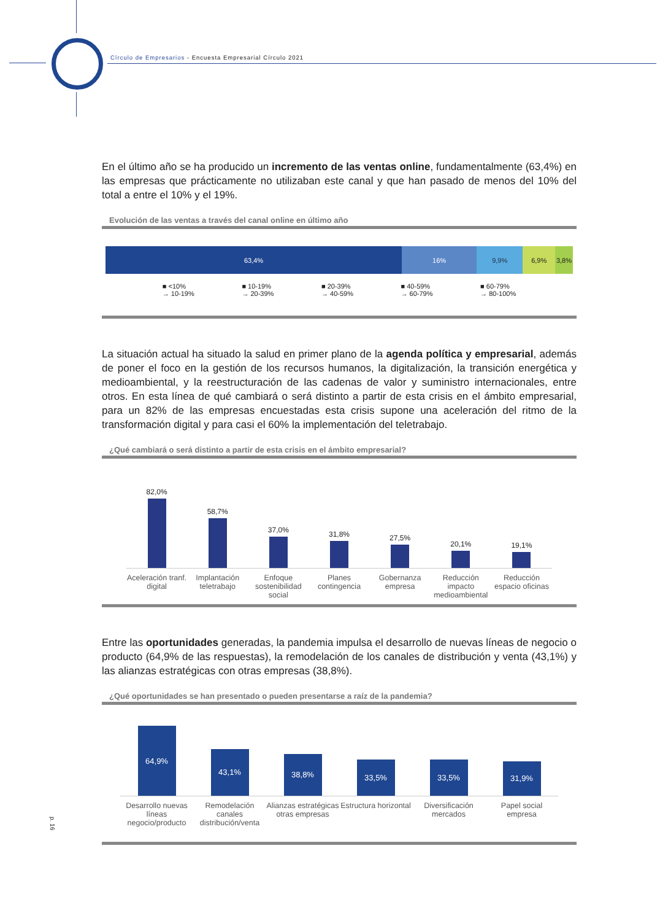Círculo de Empresarios - Encuesta Empresarial Círculo 2021
En el último año se ha producido un incremento de las ventas online, fundamentalmente (63,4%) en las empresas que prácticamente no utilizaban este canal y que han pasado de menos del 10% del total a entre el 10% y el 19%.
Evolución de las ventas a través del canal online en último año
63,4% 16% 9,9% 6,9% 3,8%
■ <10%
→ 10-19%
■ 10-19%
→ 20-39%
■ 20-39%
→ 40-59%
■ 40-59%
→ 60-79%
■ 60-79%
→ 80-100%
La situación actual ha situado la salud en primer plano de la agenda política y empresarial, además de poner el foco en la gestión de los recursos humanos, la digitalización, la transición energética y medioambiental, y la reestructuración de las cadenas de valor y suministro internacionales, entre otros. En esta línea de qué cambiará o será distinto a partir de esta crisis en el ámbito empresarial, para un 82% de las empresas encuestadas esta crisis supone una aceleración del ritmo de la transformación digital y para casi el 60% la implementación del teletrabajo.
¿Qué cambiará o será distinto a partir de esta crisis en el ámbito empresarial?
82,0%
58,7%
37,0%
31,8%
27,5%
20,1%
19,1%
Aceleración tranf. digital Implantación teletrabajo Enfoque sostenibilidad social Planes contingencia Gobernanza empresa Reducción impacto medioambiental
Reducción espacio oficinas
Entre las oportunidades generadas, la pandemia impulsa el desarrollo de nuevas líneas de negocio o producto (64,9% de las respuestas), la remodelación de los canales de distribución y venta (43,1%) y las alianzas estratégicas con otras empresas (38,8%).
¿Qué oportunidades se han presentado o pueden presentarse a raíz de la pandemia?
64,9%
43,1%
38,8%
33,5%
33,5%
31,9%
Desarrollo nuevas líneas negocio/producto
Remodelación canales distribución/venta
Alianzas estratégicas otras empresas
Estructura horizontal Diversificación mercados Papel social empresa
p. 16